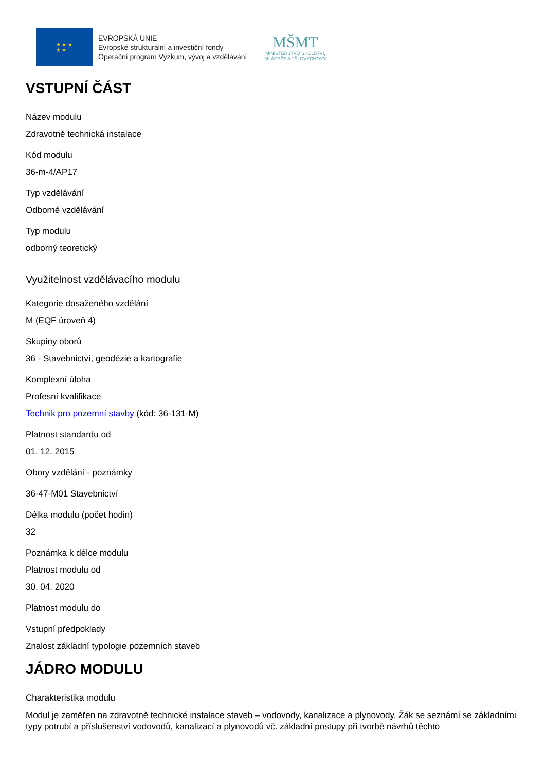★ ★ ★
★ ★
EVROPSKÁ UNIE
Evropské strukturální a investiční fondy
Operační program Výzkum, vývoj a vzdělávání
MŠMT
MINISTERSTVO ŠKOLSTVÍ,
MLÁDEŽE A TĚLOVÝCHOVY
VSTUPNÍ ČÁST
Název modulu
Zdravotně technická instalace
Kód modulu
36-m-4/AP17
Typ vzdělávání
Odborné vzdělávání
Typ modulu
odborný teoretický
Využitelnost vzdělávacího modulu
Kategorie dosaženého vzdělání
M (EQF úroveň 4)
Skupiny oborů
36 - Stavebnictví, geodézie a kartografie
Komplexní úloha
Profesní kvalifikace
Technik pro pozemní stavby (kód: 36-131-M)
Platnost standardu od
01. 12. 2015
Obory vzdělání - poznámky
36-47-M01 Stavebnictví
Délka modulu (počet hodin)
32
Poznámka k délce modulu
Platnost modulu od
30. 04. 2020
Platnost modulu do
Vstupní předpoklady
Znalost základní typologie pozemních staveb
JÁDRO MODULU
Charakteristika modulu
Modul je zaměřen na zdravotně technické instalace staveb – vodovody, kanalizace a plynovody. Žák se seznámí se základními typy potrubí a příslušenství vodovodů, kanalizací a plynovodů vč. základní postupy při tvorbě návrhů těchto